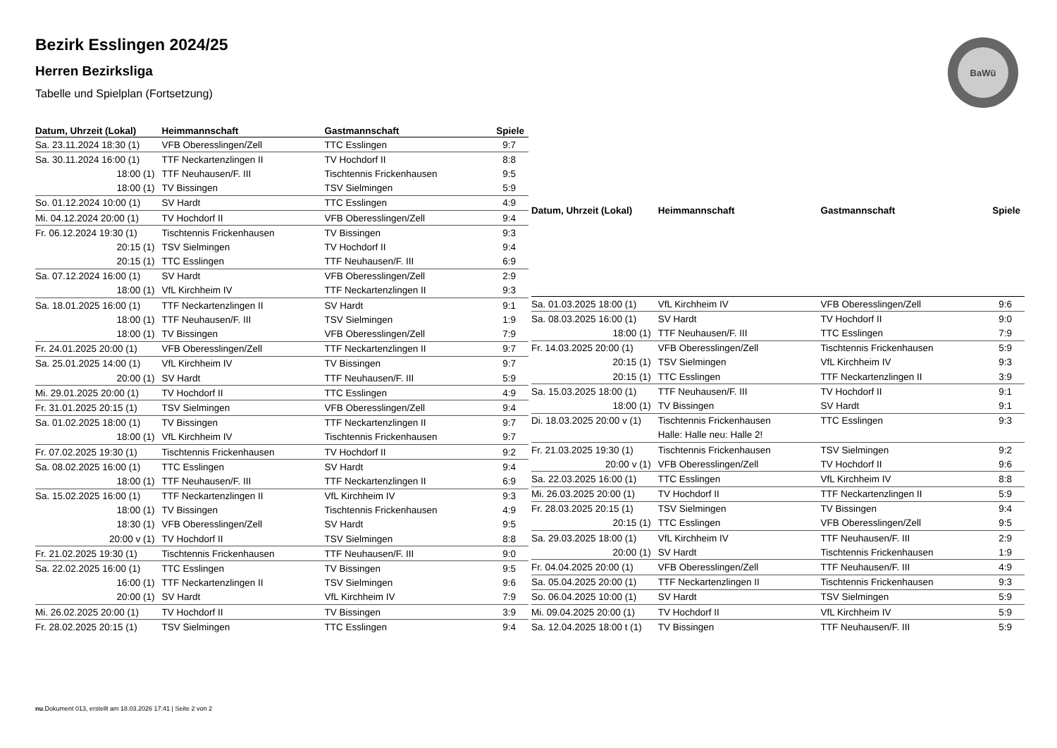Bezirk Esslingen 2024/25
Herren Bezirksliga
Tabelle und Spielplan (Fortsetzung)
BaWü
| Datum, Uhrzeit (Lokal) | Heimmannschaft | Gastmannschaft | Spiele |
| --- | --- | --- | --- |
| Sa. 23.11.2024 18:30 (1) | VFB Oberesslingen/Zell | TTC Esslingen | 9:7 |
| Sa. 30.11.2024 16:00 (1) | TTF Neckartenzlingen II | TV Hochdorf II | 8:8 |
| 18:00 (1) | TTF Neuhausen/F. III | Tischtennis Frickenhausen | 9:5 |
| 18:00 (1) | TV Bissingen | TSV Sielmingen | 5:9 |
| So. 01.12.2024 10:00 (1) | SV Hardt | TTC Esslingen | 4:9 |
| Mi. 04.12.2024 20:00 (1) | TV Hochdorf II | VFB Oberesslingen/Zell | 9:4 |
| Fr. 06.12.2024 19:30 (1) | Tischtennis Frickenhausen | TV Bissingen | 9:3 |
| 20:15 (1) | TSV Sielmingen | TV Hochdorf II | 9:4 |
| 20:15 (1) | TTC Esslingen | TTF Neuhausen/F. III | 6:9 |
| Sa. 07.12.2024 16:00 (1) | SV Hardt | VFB Oberesslingen/Zell | 2:9 |
| 18:00 (1) | VfL Kirchheim IV | TTF Neckartenzlingen II | 9:3 |
| Sa. 18.01.2025 16:00 (1) | TTF Neckartenzlingen II | SV Hardt | 9:1 |
| 18:00 (1) | TTF Neuhausen/F. III | TSV Sielmingen | 1:9 |
| 18:00 (1) | TV Bissingen | VFB Oberesslingen/Zell | 7:9 |
| Fr. 24.01.2025 20:00 (1) | VFB Oberesslingen/Zell | TTF Neckartenzlingen II | 9:7 |
| Sa. 25.01.2025 14:00 (1) | VfL Kirchheim IV | TV Bissingen | 9:7 |
| 20:00 (1) | SV Hardt | TTF Neuhausen/F. III | 5:9 |
| Mi. 29.01.2025 20:00 (1) | TV Hochdorf II | TTC Esslingen | 4:9 |
| Fr. 31.01.2025 20:15 (1) | TSV Sielmingen | VFB Oberesslingen/Zell | 9:4 |
| Sa. 01.02.2025 18:00 (1) | TV Bissingen | TTF Neckartenzlingen II | 9:7 |
| 18:00 (1) | VfL Kirchheim IV | Tischtennis Frickenhausen | 9:7 |
| Fr. 07.02.2025 19:30 (1) | Tischtennis Frickenhausen | TV Hochdorf II | 9:2 |
| Sa. 08.02.2025 16:00 (1) | TTC Esslingen | SV Hardt | 9:4 |
| 18:00 (1) | TTF Neuhausen/F. III | TTF Neckartenzlingen II | 6:9 |
| Sa. 15.02.2025 16:00 (1) | TTF Neckartenzlingen II | VfL Kirchheim IV | 9:3 |
| 18:00 (1) | TV Bissingen | Tischtennis Frickenhausen | 4:9 |
| 18:30 (1) | VFB Oberesslingen/Zell | SV Hardt | 9:5 |
| 20:00 v (1) | TV Hochdorf II | TSV Sielmingen | 8:8 |
| Fr. 21.02.2025 19:30 (1) | Tischtennis Frickenhausen | TTF Neuhausen/F. III | 9:0 |
| Sa. 22.02.2025 16:00 (1) | TTC Esslingen | TV Bissingen | 9:5 |
| 16:00 (1) | TTF Neckartenzlingen II | TSV Sielmingen | 9:6 |
| 20:00 (1) | SV Hardt | VfL Kirchheim IV | 7:9 |
| Mi. 26.02.2025 20:00 (1) | TV Hochdorf II | TV Bissingen | 3:9 |
| Fr. 28.02.2025 20:15 (1) | TSV Sielmingen | TTC Esslingen | 9:4 |
| Datum, Uhrzeit (Lokal) | Heimmannschaft | Gastmannschaft | Spiele |
| --- | --- | --- | --- |
| Sa. 01.03.2025 18:00 (1) | VfL Kirchheim IV | VFB Oberesslingen/Zell | 9:6 |
| Sa. 08.03.2025 16:00 (1) | SV Hardt | TV Hochdorf II | 9:0 |
| 18:00 (1) | TTF Neuhausen/F. III | TTC Esslingen | 7:9 |
| Fr. 14.03.2025 20:00 (1) | VFB Oberesslingen/Zell | Tischtennis Frickenhausen | 5:9 |
| 20:15 (1) | TSV Sielmingen | VfL Kirchheim IV | 9:3 |
| 20:15 (1) | TTC Esslingen | TTF Neckartenzlingen II | 3:9 |
| Sa. 15.03.2025 18:00 (1) | TTF Neuhausen/F. III | TV Hochdorf II | 9:1 |
| 18:00 (1) | TV Bissingen | SV Hardt | 9:1 |
| Di. 18.03.2025 20:00 v (1) | Tischtennis Frickenhausen | TTC Esslingen | 9:3 |
| | Halle: Halle neu: Halle 2! | | |
| Fr. 21.03.2025 19:30 (1) | Tischtennis Frickenhausen | TSV Sielmingen | 9:2 |
| 20:00 v (1) | VFB Oberesslingen/Zell | TV Hochdorf II | 9:6 |
| Sa. 22.03.2025 16:00 (1) | TTC Esslingen | VfL Kirchheim IV | 8:8 |
| Mi. 26.03.2025 20:00 (1) | TV Hochdorf II | TTF Neckartenzlingen II | 5:9 |
| Fr. 28.03.2025 20:15 (1) | TSV Sielmingen | TV Bissingen | 9:4 |
| 20:15 (1) | TTC Esslingen | VFB Oberesslingen/Zell | 9:5 |
| Sa. 29.03.2025 18:00 (1) | VfL Kirchheim IV | TTF Neuhausen/F. III | 2:9 |
| 20:00 (1) | SV Hardt | Tischtennis Frickenhausen | 1:9 |
| Fr. 04.04.2025 20:00 (1) | VFB Oberesslingen/Zell | TTF Neuhausen/F. III | 4:9 |
| Sa. 05.04.2025 20:00 (1) | TTF Neckartenzlingen II | Tischtennis Frickenhausen | 9:3 |
| So. 06.04.2025 10:00 (1) | SV Hardt | TSV Sielmingen | 5:9 |
| Mi. 09.04.2025 20:00 (1) | TV Hochdorf II | VfL Kirchheim IV | 5:9 |
| Sa. 12.04.2025 18:00 t (1) | TV Bissingen | TTF Neuhausen/F. III | 5:9 |
nu.Dokument 013, erstellt am 18.03.2026 17:41 | Seite 2 von 2